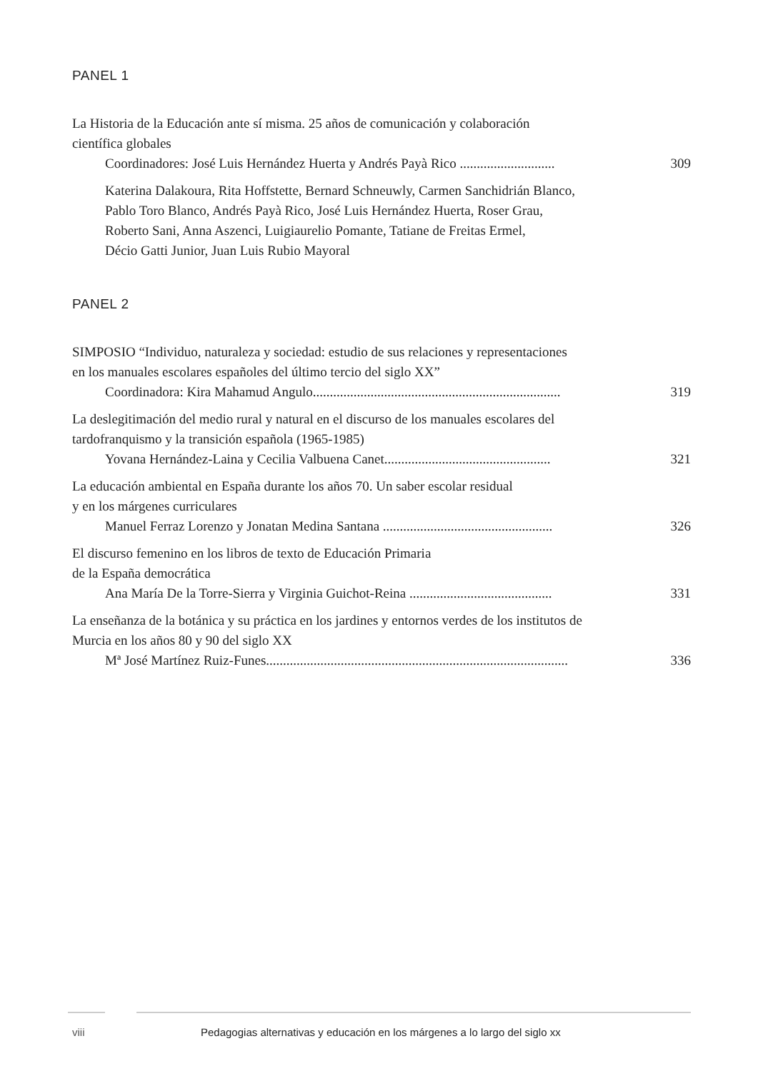PANEL 1
La Historia de la Educación ante sí misma. 25 años de comunicación y colaboración
científica globales
Coordinadores: José Luis Hernández Huerta y Andrés Payà Rico ............................ 309
Katerina Dalakoura, Rita Hoffstette, Bernard Schneuwly, Carmen Sanchidrián Blanco,
Pablo Toro Blanco, Andrés Payà Rico, José Luis Hernández Huerta, Roser Grau,
Roberto Sani, Anna Aszenci, Luigiaurelio Pomante, Tatiane de Freitas Ermel,
Décio Gatti Junior, Juan Luis Rubio Mayoral
PANEL 2
SIMPOSIO “Individuo, naturaleza y sociedad: estudio de sus relaciones y representaciones
en los manuales escolares españoles del último tercio del siglo XX”
Coordinadora: Kira Mahamud Angulo......................................................................... 319
La deslegitimación del medio rural y natural en el discurso de los manuales escolares del
tardofranquismo y la transición española (1965-1985)
Yovana Hernández-Laina y Cecilia Valbuena Canet................................................. 321
La educación ambiental en España durante los años 70. Un saber escolar residual
y en los márgenes curriculares
Manuel Ferraz Lorenzo y Jonatan Medina Santana .................................................. 326
El discurso femenino en los libros de texto de Educación Primaria
de la España democrática
Ana María De la Torre-Sierra y Virginia Guichot-Reina .......................................... 331
La enseñanza de la botánica y su práctica en los jardines y entornos verdes de los institutos de
Murcia en los años 80 y 90 del siglo XX
Mª José Martínez Ruiz-Funes......................................................................................... 336
viii Pedagogias alternativas y educación en los márgenes a lo largo del siglo xx